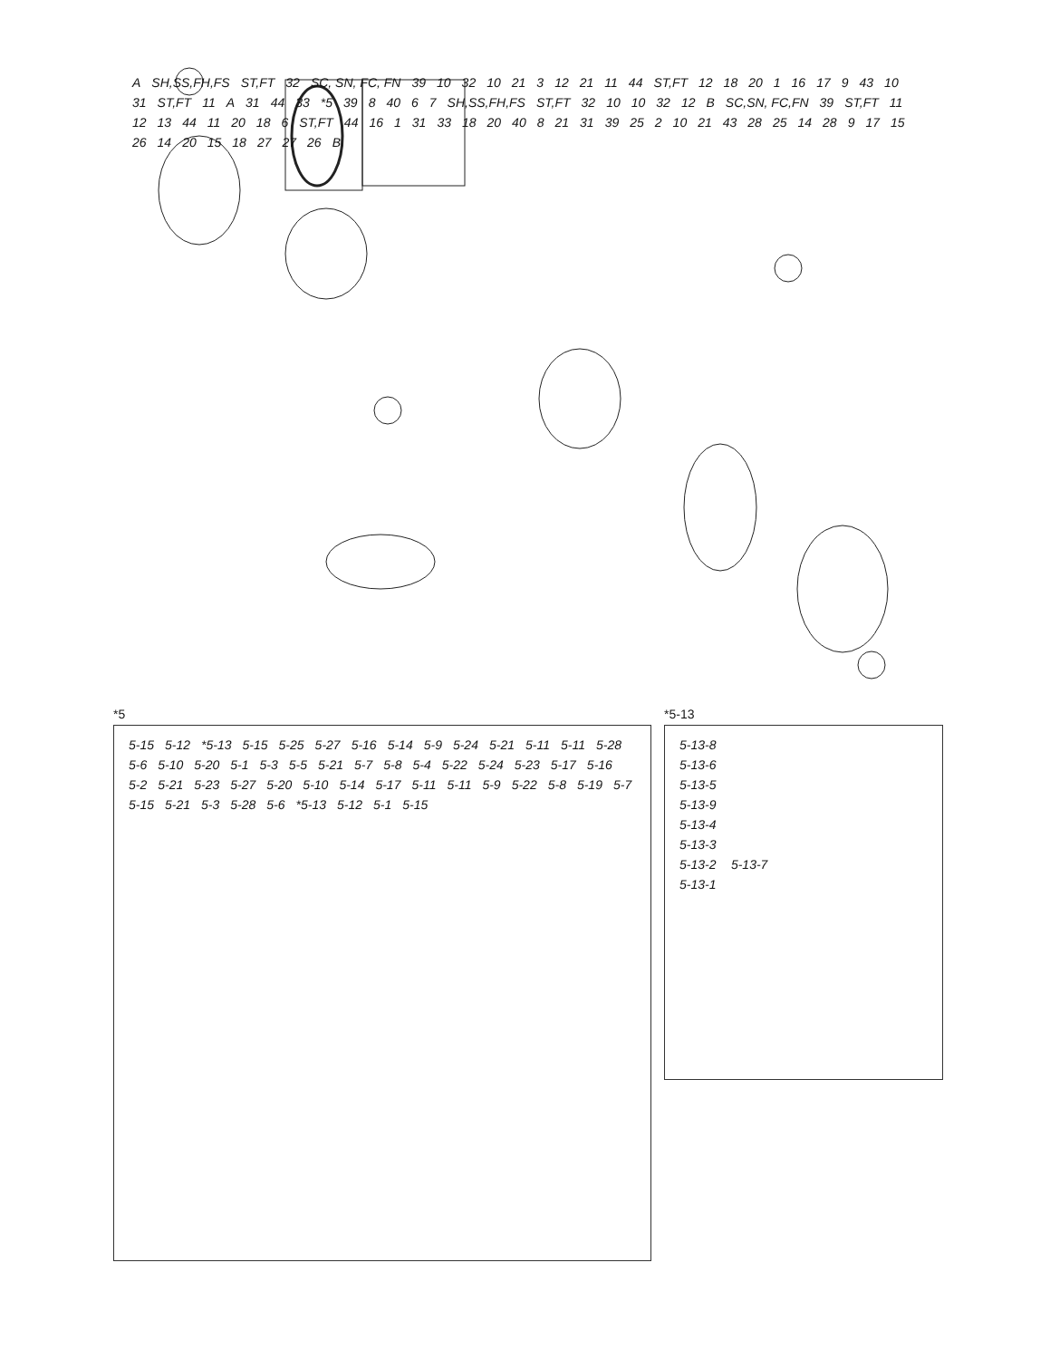A SH,SS,FH,FS ST,FT 32 SC, SN, FC, FN 39 10 32 10 21 3 12 21 11 44 ST,FT 12 18 20 1 16 17 9 43 10 31 ST,FT 11 A 31 44 33 *5 39 8 40 6 7 SH,SS,FH,FS ST,FT 32 10 10 32 12 B SC,SN, FC,FN 39 ST,FT 11 12 13 44 11 20 18 6 ST,FT 44 16 1 31 33 18 20 40 8 21 31 39 25 2 10 21 43 28 25 14 28 9 17 15 26 14 20 15 18 27 27 26 B
*5
5-15 5-12 *5-13 5-15 5-25 5-27 5-16 5-14 5-9 5-24 5-21 5-11 5-11 5-28 5-6 5-10 5-20 5-1 5-3 5-5 5-21 5-7 5-8 5-4 5-22 5-24 5-23 5-17 5-16 5-2 5-21 5-23 5-27 5-20 5-10 5-14 5-17 5-11 5-11 5-9 5-22 5-8 5-19 5-7 5-15 5-21 5-3 5-28 5-6 *5-13 5-12 5-1 5-15
*5-13
5-13-8
5-13-6
5-13-5
5-13-9
5-13-4
5-13-3
5-13-2 5-13-7
5-13-1